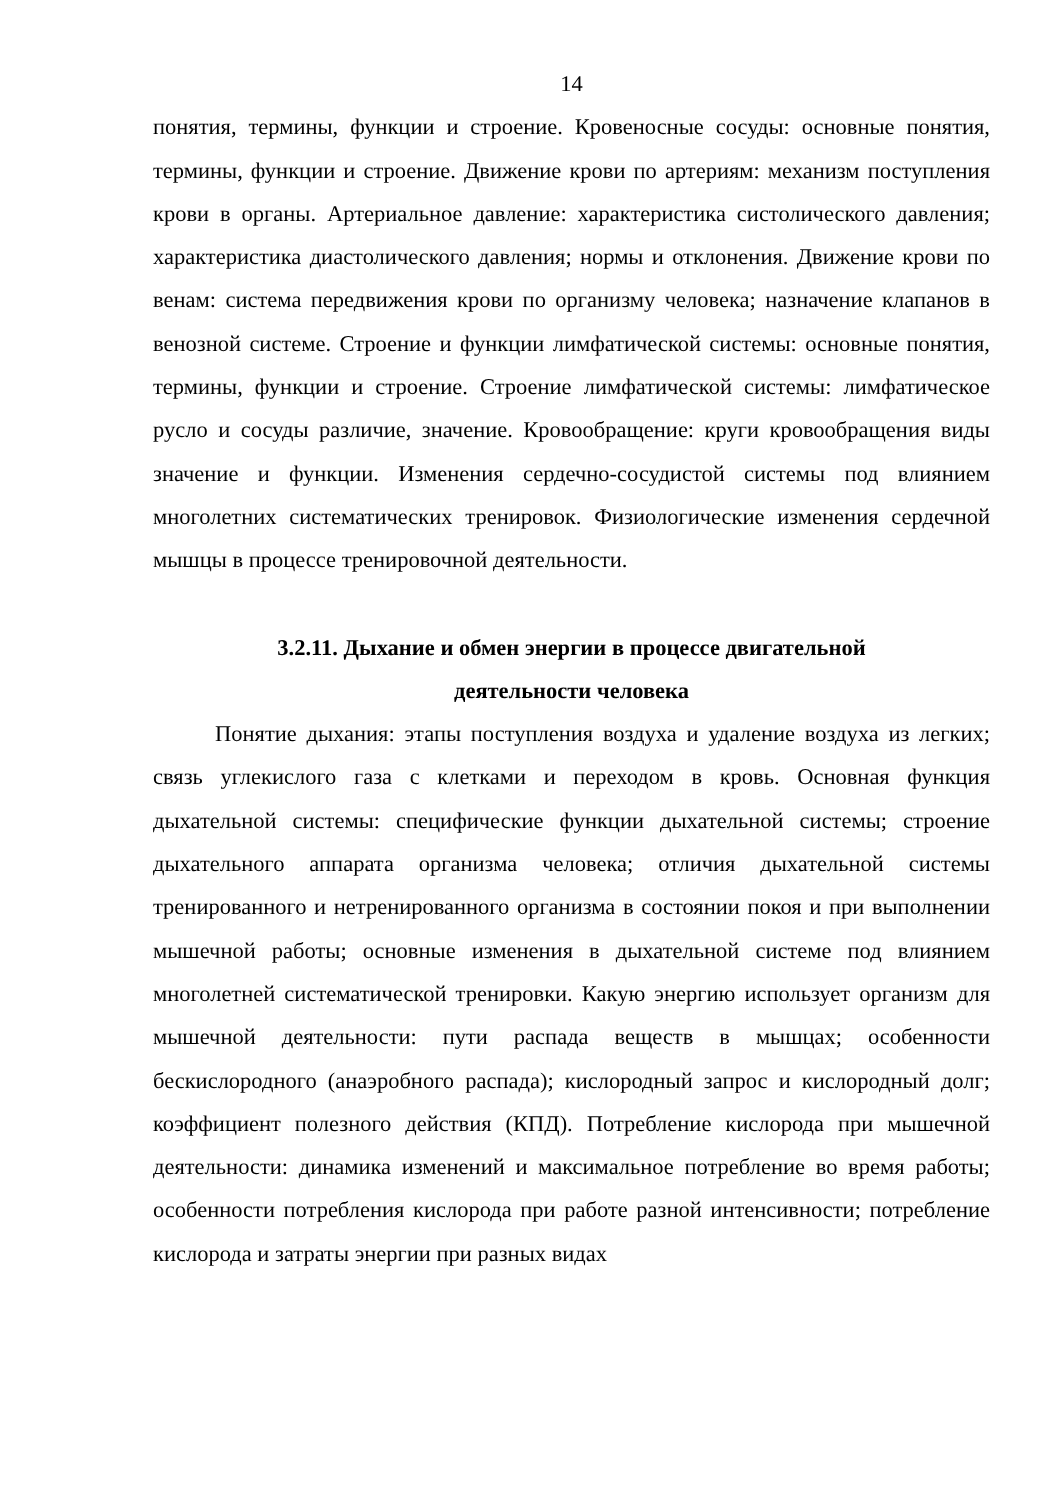14
понятия, термины, функции и строение. Кровеносные сосуды: основные понятия, термины, функции и строение. Движение крови по артериям: механизм поступления крови в органы. Артериальное давление: характеристика систолического давления; характеристика диастолического давления; нормы и отклонения. Движение крови по венам: система передвижения крови по организму человека; назначение клапанов в венозной системе. Строение и функции лимфатической системы: основные понятия, термины, функции и строение. Строение лимфатической системы: лимфатическое русло и сосуды различие, значение. Кровообращение: круги кровообращения виды значение и функции. Изменения сердечно-сосудистой системы под влиянием многолетних систематических тренировок. Физиологические изменения сердечной мышцы в процессе тренировочной деятельности.
3.2.11. Дыхание и обмен энергии в процессе двигательной
деятельности человека
Понятие дыхания: этапы поступления воздуха и удаление воздуха из легких; связь углекислого газа с клетками и переходом в кровь. Основная функция дыхательной системы: специфические функции дыхательной системы; строение дыхательного аппарата организма человека; отличия дыхательной системы тренированного и нетренированного организма в состоянии покоя и при выполнении мышечной работы; основные изменения в дыхательной системе под влиянием многолетней систематической тренировки. Какую энергию использует организм для мышечной деятельности: пути распада веществ в мышцах; особенности бескислородного (анаэробного распада); кислородный запрос и кислородный долг; коэффициент полезного действия (КПД). Потребление кислорода при мышечной деятельности: динамика изменений и максимальное потребление во время работы; особенности потребления кислорода при работе разной интенсивности; потребление кислорода и затраты энергии при разных видах